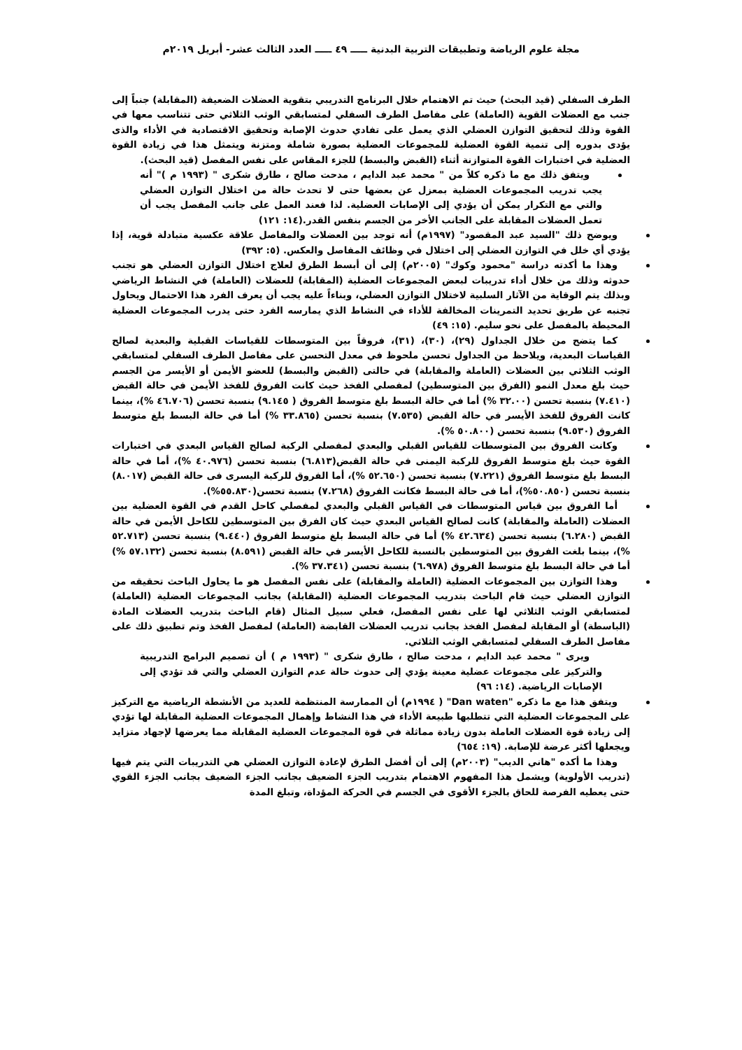مجلة علوم الرياضة وتطبيقات التربية البدنية ـــــ ٤٩ ـــــ العدد الثالث عشر- أبريل ٢٠١٩م
الطرف السفلي (قيد البحث) حيث تم الاهتمام خلال البرنامج التدريبي بتقوية العضلات الضعيفة (المقابلة) جنباً إلى جنب مع العضلات القوية (العاملة) على مفاصل الطرف السفلي لمتسابقي الوثب الثلاثي حتى تتناسب معها في القوة وذلك لتحقيق التوازن العضلي الذي يعمل على تفادي حدوث الإصابة وتحقيق الاقتصادية في الأداء والذى يؤدى بدوره إلى تنمية القوة العضلية للمجموعات العضلية بصورة شاملة ومتزنة ويتمثل هذا في زيادة القوة العضلية في اختبارات القوة المتوازنة أثناء (القبض والبسط) للجزء المقاس على نفس المفصل (قيد البحث).
ويتفق ذلك مع ما ذكره كلاً من " محمد عبد الدايم ، مدحت صالح ، طارق شكرى " (١٩٩٣ م )" أنه يجب تدريب المجموعات العضلية بمعزل عن بعضها حتى لا تحدث حالة من اختلال التوازن العضلي والتي مع التكرار يمكن أن يؤدي إلى الإصابات العضلية. لذا فعند العمل على جانب المفصل يجب أن تعمل العضلات المقابلة على الجانب الأخر من الجسم بنفس القدر.(١٤: ١٢١)
ويوضح ذلك "السيد عبد المقصود" (١٩٩٧م) أنه توجد بين العضلات والمفاصل علاقة عكسية متبادلة قوية، إذا يؤدي أي خلل في التوازن العضلي إلى اختلال في وظائف المفاصل والعكس. (٥: ٣٩٢)
وهذا ما أكدته دراسة "محمود وكوك" (٢٠٠٥م) إلى أن أبسط الطرق لعلاج اختلال التوازن العضلي هو تجنب حدوثه وذلك من خلال أداء تدريبات لبعض المجموعات العضلية (المقابلة) للعضلات (العاملة) في النشاط الرياضي وبذلك يتم الوقاية من الآثار السلبية لاختلال التوازن العضلي، وبناءاً عليه يجب أن يعرف الفرد هذا الاحتمال ويحاول تجنبه عن طريق تحديد التمرينات المخالفة للأداء في النشاط الذي يمارسه الفرد حتى يدرب المجموعات العضلية المحيطة بالمفصل على نحو سليم. (١٥: ٤٩)
كما يتضح من خلال الجداول (٢٩)، (٣٠)، (٣١)، فروقاً بين المتوسطات للقياسات القبلية والبعدية لصالح القياسات البعدية، ويلاحظ من الجداول تحسن ملحوظ في معدل التحسن على مفاصل الطرف السفلي لمتسابقي الوثب الثلاثي بين العضلات (العاملة والمقابلة) في حالتى (القبض والبسط) للعضو الأيمن أو الأيسر من الجسم حيث بلغ معدل النمو (الفرق بين المتوسطين) لمفصلي الفخذ حيث كانت الفروق للفخذ الأيمن في حالة القبض (٧.٤١٠) بنسبة تحسن (٣٢.٠٠ %) أما في حالة البسط بلغ متوسط الفروق ( ٩.١٤٥) بنسبة تحسن (٤٦.٧٠٦ %)، بينما كانت الفروق للفخذ الأيسر في حالة القبض (٧.٥٣٥) بنسبة تحسن (٣٣.٨٦٥ %) أما في حالة البسط بلغ متوسط الفروق (٩.٥٣٠) بنسبة تحسن (٥٠.٨٠٠ %).
وكانت الفروق بين المتوسطات للقياس القبلي والبعدي لمفصلي الركبة لصالح القياس البعدي في اختبارات القوة حيث بلغ متوسط الفروق للركبة اليمنى في حالة القبض(٦.٨١٣) بنسبة تحسن (٤٠.٩٧٦ %)، أما في حالة البسط بلغ متوسط الفروق (٧.٢٢١) بنسبة تحسن (٥٢.٦٥٠ %)، أما الفروق للركبة اليسرى فى حالة القبض (٨.٠١٧) بنسبة تحسن (٥٠.٨٥٠%)، أما فى حالة البسط فكانت الفروق (٧.٢٦٨) بنسبة تحسن(٥٥.٨٣٠%).
أما الفروق بين قياس المتوسطات في القياس القبلي والبعدي لمفصلي كاحل القدم في القوة العضلية بين العضلات (العاملة والمقابلة) كانت لصالح القياس البعدي حيث كان الفرق بين المتوسطين للكاحل الأيمن في حالة القبض (٦.٢٨٠) بنسبة تحسن (٤٢.٦٣٤ %) أما في حالة البسط بلغ متوسط الفروق (٩.٤٤٠) بنسبة تحسن (٥٢.٧١٣ %)، بينما بلغت الفروق بين المتوسطين بالنسبة للكاحل الأيسر في حالة القبض (٨.٥٩١) بنسبة تحسن (٥٧.١٣٢ %) أما في حالة البسط بلغ متوسط الفروق (٦.٩٧٨) بنسبة تحسن (٣٧.٣٤١ %).
وهذا التوازن بين المجموعات العضلية (العاملة والمقابلة) على نفس المفصل هو ما يحاول الباحث تحقيقه من التوازن العضلي حيث قام الباحث بتدريب المجموعات العضلية (المقابلة) بجانب المجموعات العضلية (العاملة) لمتسابقي الوثب الثلاثي لها على نفس المفصل، فعلي سبيل المثال (قام الباحث بتدريب العضلات المادة (الباسطة) أو المقابلة لمفصل الفخذ بجانب تدريب العضلات القابضة (العاملة) لمفصل الفخذ وتم تطبيق ذلك على مفاصل الطرف السفلي لمتسابقي الوثب الثلاثي.
ويرى " محمد عبد الدايم ، مدحت صالح ، طارق شكرى " (١٩٩٣ م ) أن تصميم البرامج التدريبية والتركيز على مجموعات عضلية معينة يؤدي إلى حدوث حالة عدم التوازن العضلي والتي قد تؤدي إلى الإصابات الرياضية. (١٤: ٩٦)
ويتفق هذا مع ما ذكره "Dan waten" ( ١٩٩٤م) أن الممارسة المنتظمة للعديد من الأنشطة الرياضية مع التركيز على المجموعات العضلية التي تتطلبها طبيعة الأداء في هذا النشاط وإهمال المجموعات العضلية المقابلة لها تؤدي إلى زيادة قوة العضلات العاملة بدون زيادة مماثلة في قوة المجموعات العضلية المقابلة مما يعرضها لإجهاد متزايد ويجعلها أكثر عرضة للإصابة. (١٩: ٦٥٤)
وهذا ما أكده "هاني الديب" (٢٠٠٣م) إلى أن أفضل الطرق لإعادة التوازن العضلي هي التدريبات التي يتم فيها (تدريب الأولوية) ويشمل هذا المفهوم الاهتمام بتدريب الجزء الضعيف بجانب الجزء الضعيف بجانب الجزء القوي حتى يعطيه الفرصة للحاق بالجزء الأقوى في الجسم في الحركة المؤداة، وتبلغ المدة